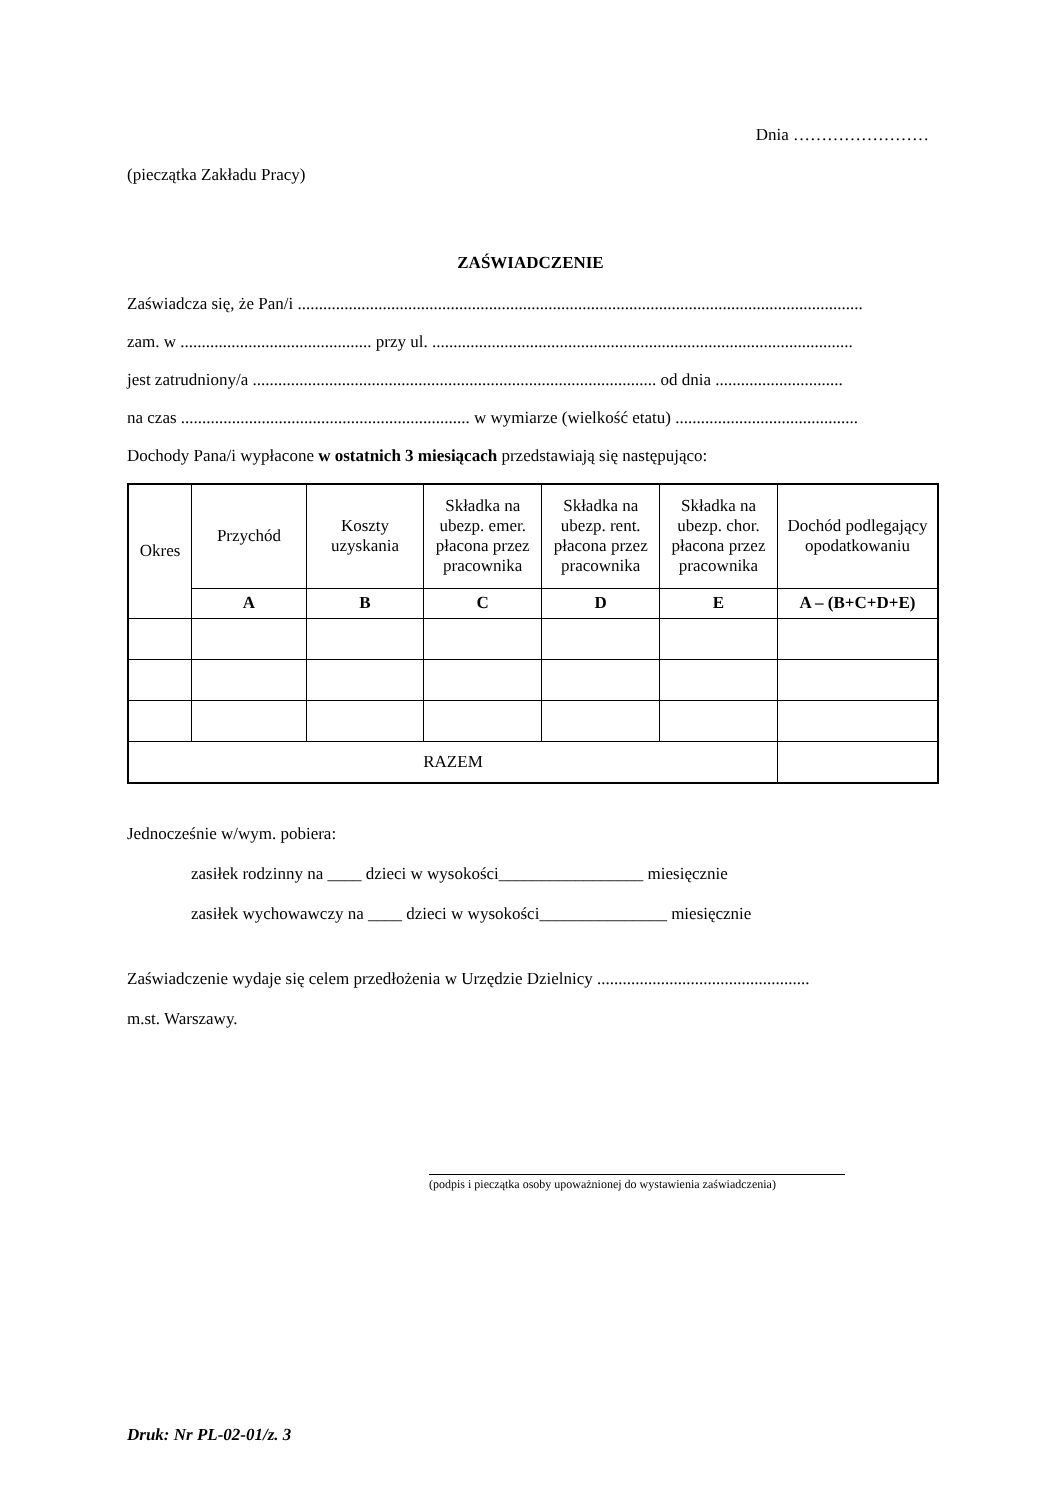Dnia ……………………
(pieczątka Zakładu Pracy)
ZAŚWIADCZENIE
Zaświadcza się, że Pan/i .....................................................................................................................................
zam. w ............................................. przy ul. ...................................................................................................
jest zatrudniony/a ............................................................................................... od dnia ..............................
na czas .................................................................... w wymiarze (wielkość etatu) ...........................................
Dochody Pana/i wypłacone w ostatnich 3 miesiącach przedstawiają się następująco:
| Okres | Przychód | Koszty uzyskania | Składka na ubezp. emer. płacona przez pracownika | Składka na ubezp. rent. płacona przez pracownika | Składka na ubezp. chor. płacona przez pracownika | Dochód podlegający opodatkowaniu |
| --- | --- | --- | --- | --- | --- | --- |
| | A | B | C | D | E | A – (B+C+D+E) |
| RAZEM | | | | | | |
Jednocześnie w/wym. pobiera:
zasiłek rodzinny na ____ dzieci w wysokości_________________ miesięcznie
zasiłek wychowawczy na ____ dzieci w wysokości_______________ miesięcznie
Zaświadczenie wydaje się celem przedłożenia w Urzędzie Dzielnicy ..................................................
m.st. Warszawy.
(podpis i pieczątka osoby upoważnionej do wystawienia zaświadczenia)
Druk: Nr PL-02-01/z. 3